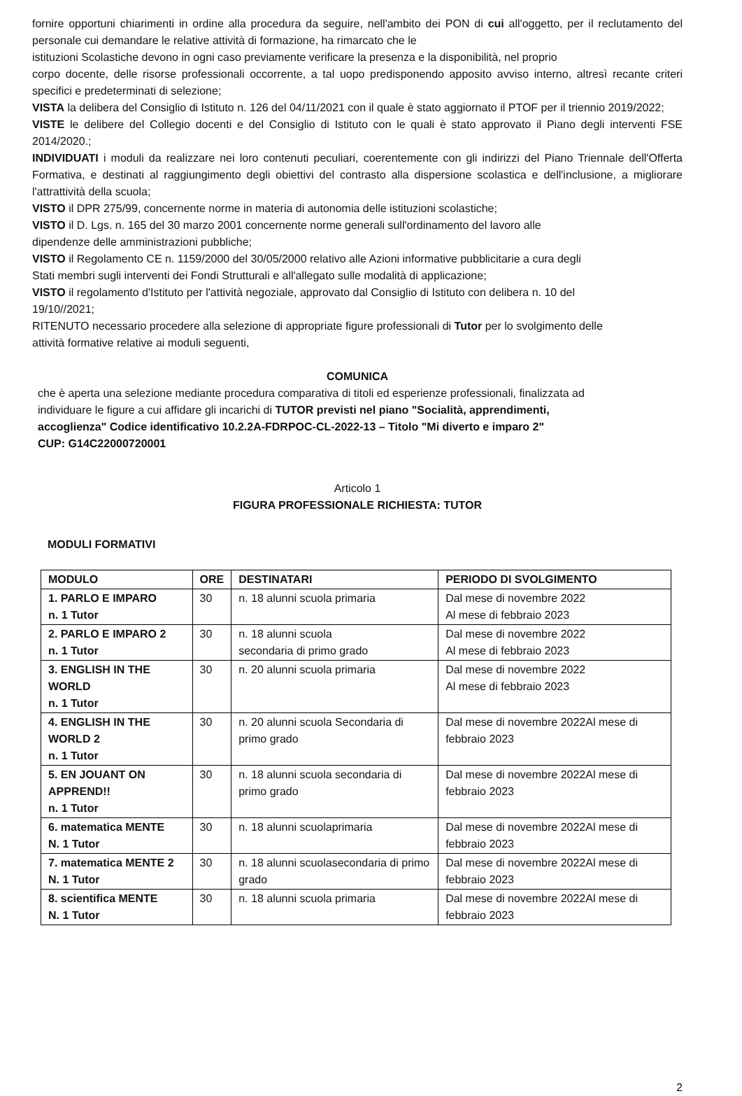fornire opportuni chiarimenti in ordine alla procedura da seguire, nell'ambito dei PON di cui all'oggetto, per il reclutamento del personale cui demandare le relative attività di formazione, ha rimarcato che le
istituzioni Scolastiche devono in ogni caso previamente verificare la presenza e la disponibilità, nel proprio
corpo docente, delle risorse professionali occorrente, a tal uopo predisponendo apposito avviso interno, altresì recante criteri specifici e predeterminati di selezione;
VISTA la delibera del Consiglio di Istituto n. 126 del 04/11/2021 con il quale è stato aggiornato il PTOF per il triennio 2019/2022;
VISTE le delibere del Collegio docenti e del Consiglio di Istituto con le quali è stato approvato il Piano degli interventi FSE 2014/2020.;
INDIVIDUATI i moduli da realizzare nei loro contenuti peculiari, coerentemente con gli indirizzi del Piano Triennale dell'Offerta Formativa, e destinati al raggiungimento degli obiettivi del contrasto alla dispersione scolastica e dell'inclusione, a migliorare l'attrattività della scuola;
VISTO il DPR 275/99, concernente norme in materia di autonomia delle istituzioni scolastiche;
VISTO il D. Lgs. n. 165 del 30 marzo 2001 concernente norme generali sull'ordinamento del lavoro alle
dipendenze delle amministrazioni pubbliche;
VISTO il Regolamento CE n. 1159/2000 del 30/05/2000 relativo alle Azioni informative pubblicitarie a cura degli
Stati membri sugli interventi dei Fondi Strutturali e all'allegato sulle modalità di applicazione;
VISTO il regolamento d'Istituto per l'attività negoziale, approvato dal Consiglio di Istituto con delibera n. 10 del
19/10//2021;
RITENUTO necessario procedere alla selezione di appropriate figure professionali di Tutor per lo svolgimento delle
attività formative relative ai moduli seguenti,
COMUNICA
che è aperta una selezione mediante procedura comparativa di titoli ed esperienze professionali, finalizzata ad
individuare le figure a cui affidare gli incarichi di TUTOR previsti nel piano "Socialità, apprendimenti,
accoglienza" Codice identificativo 10.2.2A-FDRPOC-CL-2022-13 – Titolo "Mi diverto e imparo 2"
CUP: G14C22000720001
Articolo 1
FIGURA PROFESSIONALE RICHIESTA: TUTOR
MODULI FORMATIVI
| MODULO | ORE | DESTINATARI | PERIODO DI SVOLGIMENTO |
| --- | --- | --- | --- |
| 1. PARLO E IMPARO n. 1 Tutor | 30 | n. 18 alunni scuola primaria | Dal mese di novembre 2022 Al mese di febbraio 2023 |
| 2. PARLO E IMPARO 2 n. 1 Tutor | 30 | n. 18 alunni scuola secondaria di primo grado | Dal mese di novembre 2022 Al mese di febbraio 2023 |
| 3. ENGLISH IN THE WORLD n. 1 Tutor | 30 | n. 20 alunni scuola primaria | Dal mese di novembre 2022 Al mese di febbraio 2023 |
| 4. ENGLISH IN THE WORLD 2 n. 1 Tutor | 30 | n. 20 alunni scuola Secondaria di primo grado | Dal mese di novembre 2022Al mese di febbraio 2023 |
| 5. EN JOUANT ON APPREND!! n. 1 Tutor | 30 | n. 18 alunni scuola secondaria di primo grado | Dal mese di novembre 2022Al mese di febbraio 2023 |
| 6. matematica MENTE N. 1 Tutor | 30 | n. 18 alunni scuolaprimaria | Dal mese di novembre 2022Al mese di febbraio 2023 |
| 7. matematica MENTE 2 N. 1 Tutor | 30 | n. 18 alunni scuolasecondaria di primo grado | Dal mese di novembre 2022Al mese di febbraio 2023 |
| 8. scientifica MENTE N. 1 Tutor | 30 | n. 18 alunni scuola primaria | Dal mese di novembre 2022Al mese di febbraio 2023 |
2